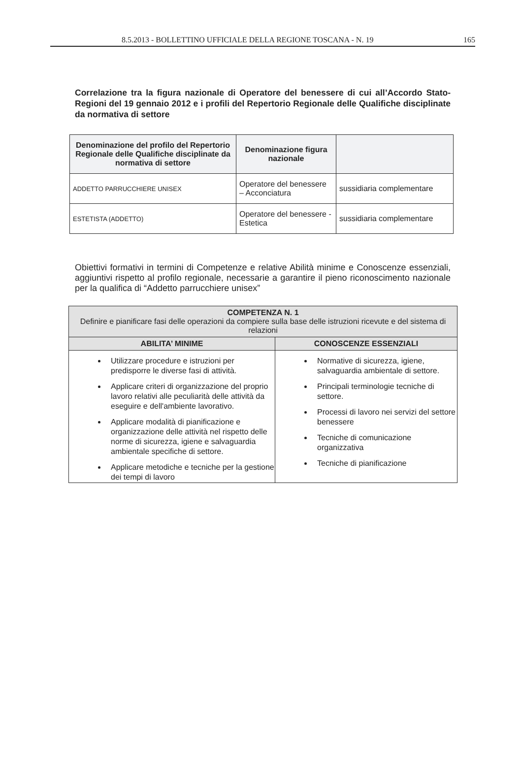8.5.2013 - BOLLETTINO UFFICIALE DELLA REGIONE TOSCANA - N. 19 165
Correlazione tra la figura nazionale di Operatore del benessere di cui all’Accordo Stato-Regioni del 19 gennaio 2012 e i profili del Repertorio Regionale delle Qualifiche disciplinate da normativa di settore
| Denominazione del profilo del Repertorio Regionale delle Qualifiche disciplinate da normativa di settore | Denominazione figura nazionale | |
| --- | --- | --- |
| ADDETTO PARRUCCHIERE UNISEX | Operatore del benessere – Acconciatura | sussidiaria complementare |
| ESTETISTA (ADDETTO) | Operatore del benessere - Estetica | sussidiaria complementare |
Obiettivi formativi in termini di Competenze e relative Abilità minime e Conoscenze essenziali, aggiuntivi rispetto al profilo regionale, necessarie a garantire il pieno riconoscimento nazionale per la qualifica di “Addetto parrucchiere unisex”
| COMPETENZA N. 1 Definire e pianificare fasi delle operazioni da compiere sulla base delle istruzioni ricevute e del sistema di relazioni | |
| ABILITA’ MINIME | CONOSCENZE ESSENZIALI |
| Utilizzare procedure e istruzioni per predisporre le diverse fasi di attività. Applicare criteri di organizzazione del proprio lavoro relativi alle peculiarità delle attività da eseguire e dell'ambiente lavorativo. Applicare modalità di pianificazione e organizzazione delle attività nel rispetto delle norme di sicurezza, igiene e salvaguardia ambientale specifiche di settore. Applicare metodiche e tecniche per la gestione dei tempi di lavoro | Normative di sicurezza, igiene, salvaguardia ambientale di settore. Principali terminologie tecniche di settore. Processi di lavoro nei servizi del settore benessere Tecniche di comunicazione organizzativa Tecniche di pianificazione |